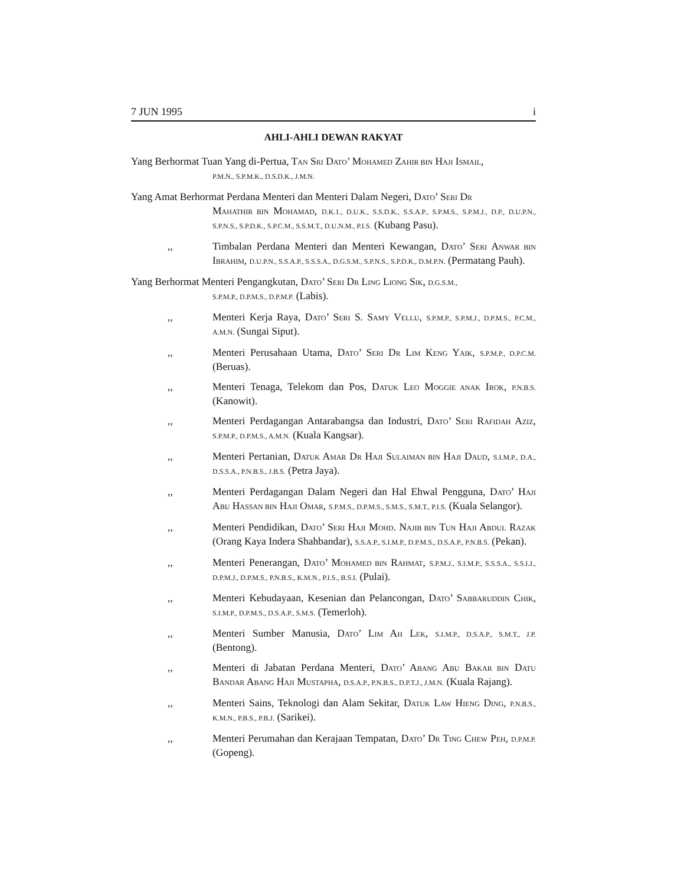7 JUN 1995 i
AHLI-AHLI DEWAN RAKYAT
Yang Berhormat Tuan Yang di-Pertua, TAN SRI DATO’ MOHAMED ZAHIR BIN HAJI ISMAIL,
P.M.N., S.P.M.K., D.S.D.K., J.M.N.
Yang Amat Berhormat Perdana Menteri dan Menteri Dalam Negeri, DATO’ SERI DR
MAHATHIR BIN MOHAMAD, D.K.1., D.U.K., S.S.D.K., S.S.A.P., S.P.M.S., S.P.M.J., D.P., D.U.P.N., S.P.N.S., S.P.D.K., S.P.C.M., S.S.M.T., D.U.N.M., P.I.S. (Kubang Pasu).
,, Timbalan Perdana Menteri dan Menteri Kewangan, DATO’ SERI ANWAR BIN IBRAHIM, D.U.P.N., S.S.A.P., S.S.S.A., D.G.S.M., S.P.N.S., S.P.D.K., D.M.P.N. (Permatang Pauh).
Yang Berhormat Menteri Pengangkutan, DATO’ SERI DR LING LIONG SIK, D.G.S.M.,
S.P.M.P., D.P.M.S., D.P.M.P. (Labis).
,, Menteri Kerja Raya, DATO’ SERI S. SAMY VELLU, S.P.M.P., S.P.M.J., D.P.M.S., P.C.M., A.M.N. (Sungai Siput).
,, Menteri Perusahaan Utama, DATO’ SERI DR LIM KENG YAIK, S.P.M.P., D.P.C.M. (Beruas).
,, Menteri Tenaga, Telekom dan Pos, DATUK LEO MOGGIE ANAK IROK, P.N.B.S. (Kanowit).
,, Menteri Perdagangan Antarabangsa dan Industri, DATO’ SERI RAFIDAH AZIZ, S.P.M.P., D.P.M.S., A.M.N. (Kuala Kangsar).
,, Menteri Pertanian, DATUK AMAR DR HAJI SULAIMAN BIN HAJI DAUD, S.I.M.P., D.A., D.S.S.A., P.N.B.S., J.B.S. (Petra Jaya).
,, Menteri Perdagangan Dalam Negeri dan Hal Ehwal Pengguna, DATO’ HAJI ABU HASSAN BIN HAJI OMAR, S.P.M.S., D.P.M.S., S.M.S., S.M.T., P.I.S. (Kuala Selangor).
,, Menteri Pendidikan, DATO’ SERI HAJI MOHD. NAJIB BIN TUN HAJI ABDUL RAZAK (Orang Kaya Indera Shahbandar), S.S.A.P., S.I.M.P., D.P.M.S., D.S.A.P., P.N.B.S. (Pekan).
,, Menteri Penerangan, DATO’ MOHAMED BIN RAHMAT, S.P.M.J., S.I.M.P., S.S.S.A., S.S.I.J., D.P.M.J., D.P.M.S., P.N.B.S., K.M.N., P.I.S., B.S.I. (Pulai).
,, Menteri Kebudayaan, Kesenian dan Pelancongan, DATO’ SABBARUDDIN CHIK, S.I.M.P., D.P.M.S., D.S.A.P., S.M.S. (Temerloh).
,, Menteri Sumber Manusia, DATO’ LIM AH LEK, S.I.M.P., D.S.A.P., S.M.T., J.P. (Bentong).
,, Menteri di Jabatan Perdana Menteri, DATO’ ABANG ABU BAKAR BIN DATU BANDAR ABANG HAJI MUSTAPHA, D.S.A.P., P.N.B.S., D.P.T.J., J.M.N. (Kuala Rajang).
,, Menteri Sains, Teknologi dan Alam Sekitar, DATUK LAW HIENG DING, P.N.B.S., K.M.N., P.B.S., P.B.J. (Sarikei).
,, Menteri Perumahan dan Kerajaan Tempatan, DATO’ DR TING CHEW PEH, D.P.M.P. (Gopeng).